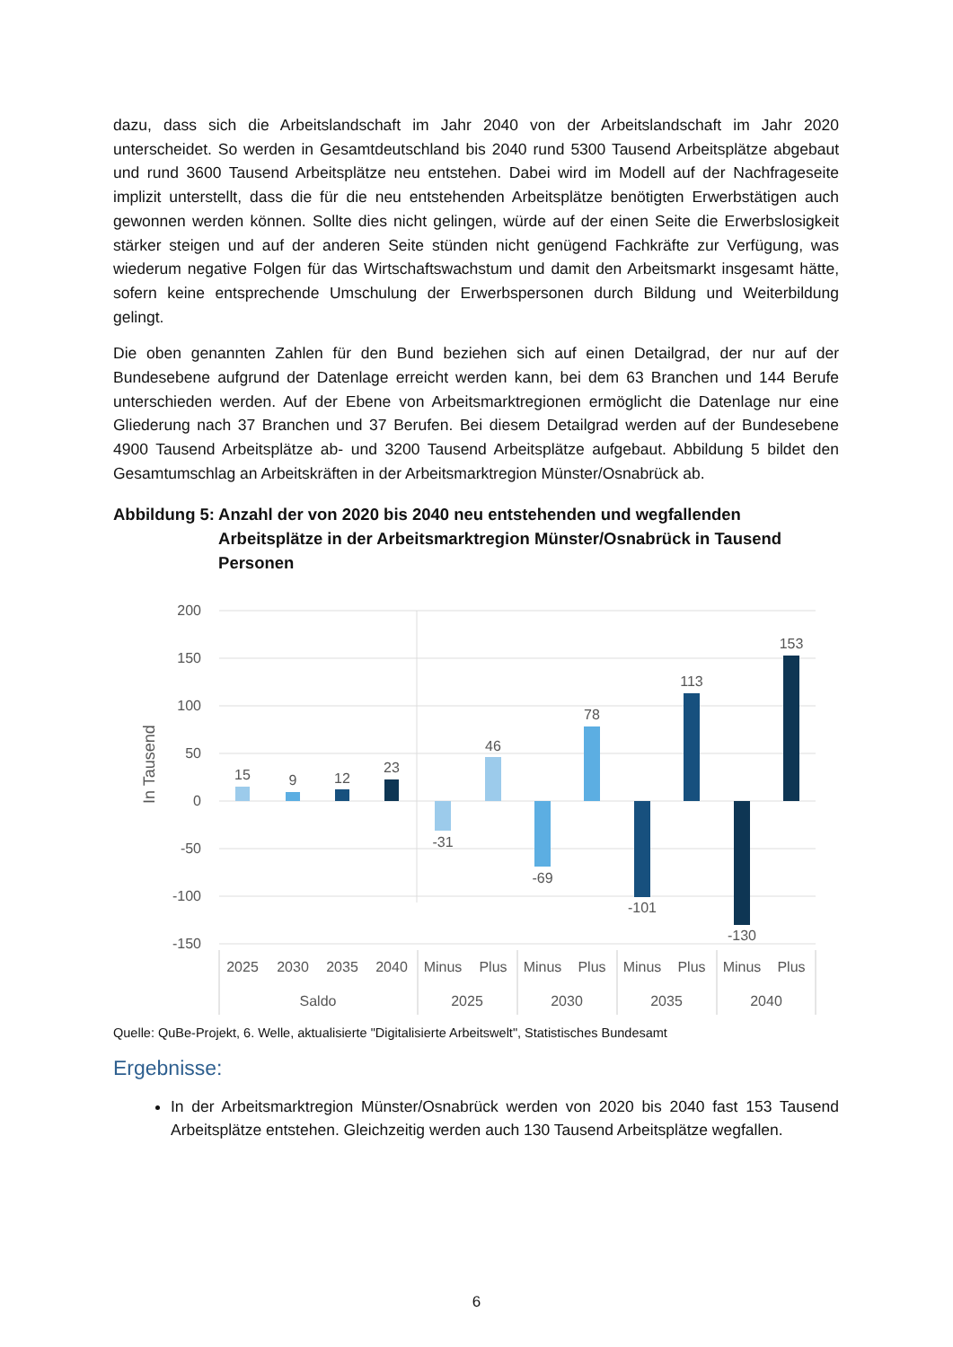dazu, dass sich die Arbeitslandschaft im Jahr 2040 von der Arbeitslandschaft im Jahr 2020 unterscheidet. So werden in Gesamtdeutschland bis 2040 rund 5300 Tausend Arbeitsplätze abgebaut und rund 3600 Tausend Arbeitsplätze neu entstehen. Dabei wird im Modell auf der Nachfrageseite implizit unterstellt, dass die für die neu entstehenden Arbeitsplätze benötigten Erwerbstätigen auch gewonnen werden können. Sollte dies nicht gelingen, würde auf der einen Seite die Erwerbslosigkeit stärker steigen und auf der anderen Seite stünden nicht genügend Fachkräfte zur Verfügung, was wiederum negative Folgen für das Wirtschaftswachstum und damit den Arbeitsmarkt insgesamt hätte, sofern keine entsprechende Umschulung der Erwerbspersonen durch Bildung und Weiterbildung gelingt.
Die oben genannten Zahlen für den Bund beziehen sich auf einen Detailgrad, der nur auf der Bundesebene aufgrund der Datenlage erreicht werden kann, bei dem 63 Branchen und 144 Berufe unterschieden werden. Auf der Ebene von Arbeitsmarktregionen ermöglicht die Datenlage nur eine Gliederung nach 37 Branchen und 37 Berufen. Bei diesem Detailgrad werden auf der Bundesebene 4900 Tausend Arbeitsplätze ab- und 3200 Tausend Arbeitsplätze aufgebaut. Abbildung 5 bildet den Gesamtumschlag an Arbeitskräften in der Arbeitsmarktregion Münster/Osnabrück ab.
Abbildung 5: Anzahl der von 2020 bis 2040 neu entstehenden und wegfallenden Arbeitsplätze in der Arbeitsmarktregion Münster/Osnabrück in Tausend Personen
200
150
100
50
0
-50
-100
-150
In Tausend
15
9
12
23
-31
46
-69
78
-101
113
-130
153
2025
2030
2035
2040
Minus
Plus
Minus
Plus
Minus
Plus
Minus
Plus
Saldo
2025
2030
2035
2040
Quelle: QuBe-Projekt, 6. Welle, aktualisierte "Digitalisierte Arbeitswelt", Statistisches Bundesamt
Ergebnisse:
In der Arbeitsmarktregion Münster/Osnabrück werden von 2020 bis 2040 fast 153 Tausend Arbeitsplätze entstehen. Gleichzeitig werden auch 130 Tausend Arbeitsplätze wegfallen.
6